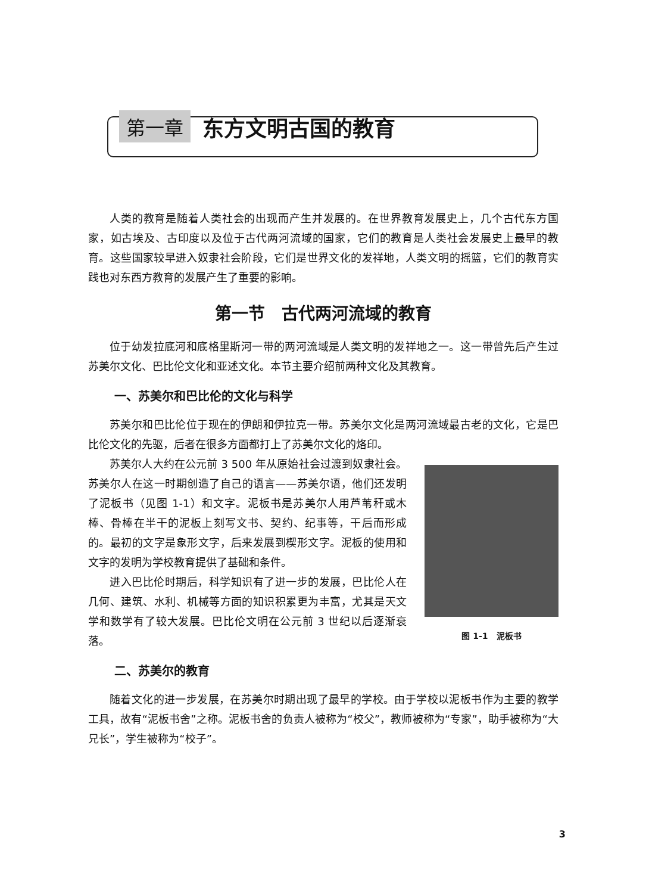第一章 东方文明古国的教育
人类的教育是随着人类社会的出现而产生并发展的。在世界教育发展史上，几个古代东方国家，如古埃及、古印度以及位于古代两河流域的国家，它们的教育是人类社会发展史上最早的教育。这些国家较早进入奴隶社会阶段，它们是世界文化的发祥地，人类文明的摇篮，它们的教育实践也对东西方教育的发展产生了重要的影响。
第一节　古代两河流域的教育
位于幼发拉底河和底格里斯河一带的两河流域是人类文明的发祥地之一。这一带曾先后产生过苏美尔文化、巴比伦文化和亚述文化。本节主要介绍前两种文化及其教育。
一、苏美尔和巴比伦的文化与科学
苏美尔和巴比伦位于现在的伊朗和伊拉克一带。苏美尔文化是两河流域最古老的文化，它是巴比伦文化的先驱，后者在很多方面都打上了苏美尔文化的烙印。
苏美尔人大约在公元前 3 500 年从原始社会过渡到奴隶社会。苏美尔人在这一时期创造了自己的语言——苏美尔语，他们还发明了泥板书（见图 1-1）和文字。泥板书是苏美尔人用芦苇秆或木棒、骨棒在半干的泥板上刻写文书、契约、纪事等，干后而形成的。最初的文字是象形文字，后来发展到楔形文字。泥板的使用和文字的发明为学校教育提供了基础和条件。
进入巴比伦时期后，科学知识有了进一步的发展，巴比伦人在几何、建筑、水利、机械等方面的知识积累更为丰富，尤其是天文学和数学有了较大发展。巴比伦文明在公元前 3 世纪以后逐渐衰落。
图 1-1　泥板书
二、苏美尔的教育
随着文化的进一步发展，在苏美尔时期出现了最早的学校。由于学校以泥板书作为主要的教学工具，故有“泥板书舍”之称。泥板书舍的负责人被称为“校父”，教师被称为“专家”，助手被称为“大兄长”，学生被称为“校子”。
3